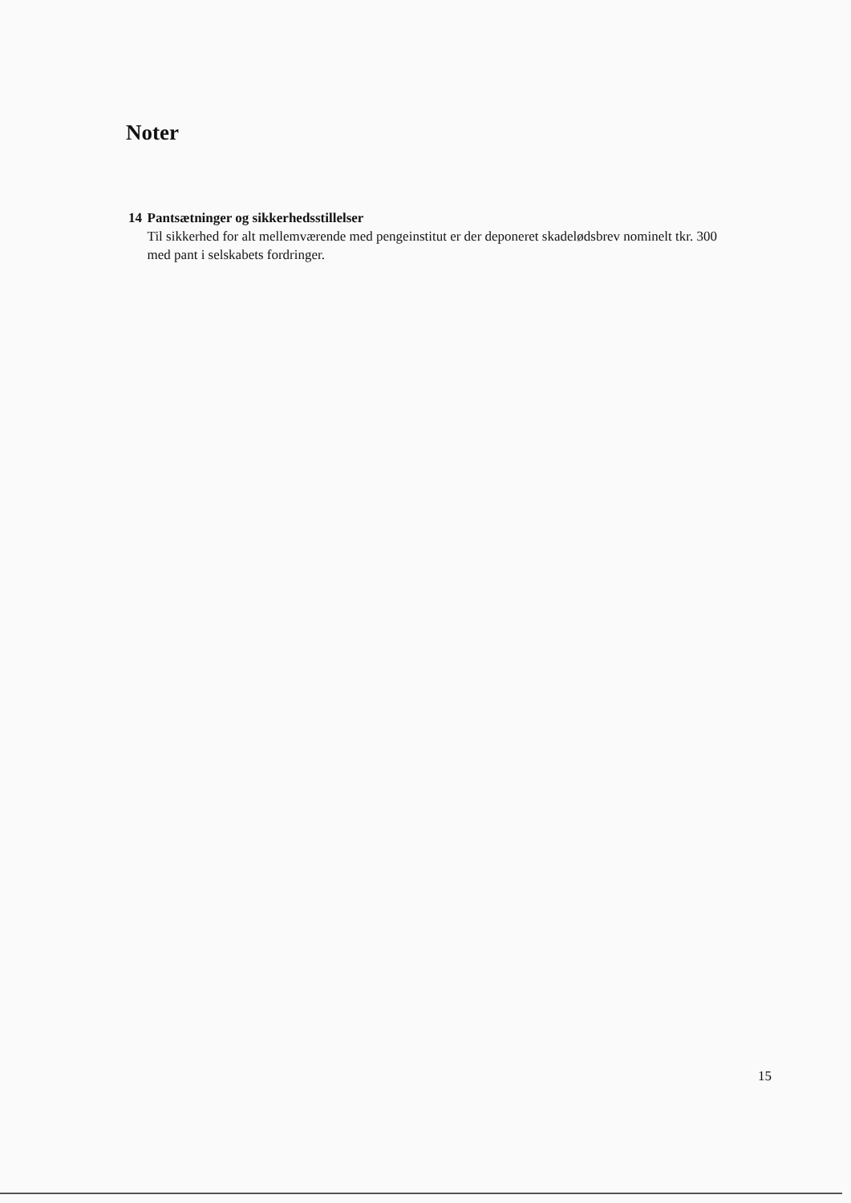Noter
14 Pantsætninger og sikkerhedsstillelser
Til sikkerhed for alt mellemværende med pengeinstitut er der deponeret skadelødsbrev nominelt tkr. 300 med pant i selskabets fordringer.
15